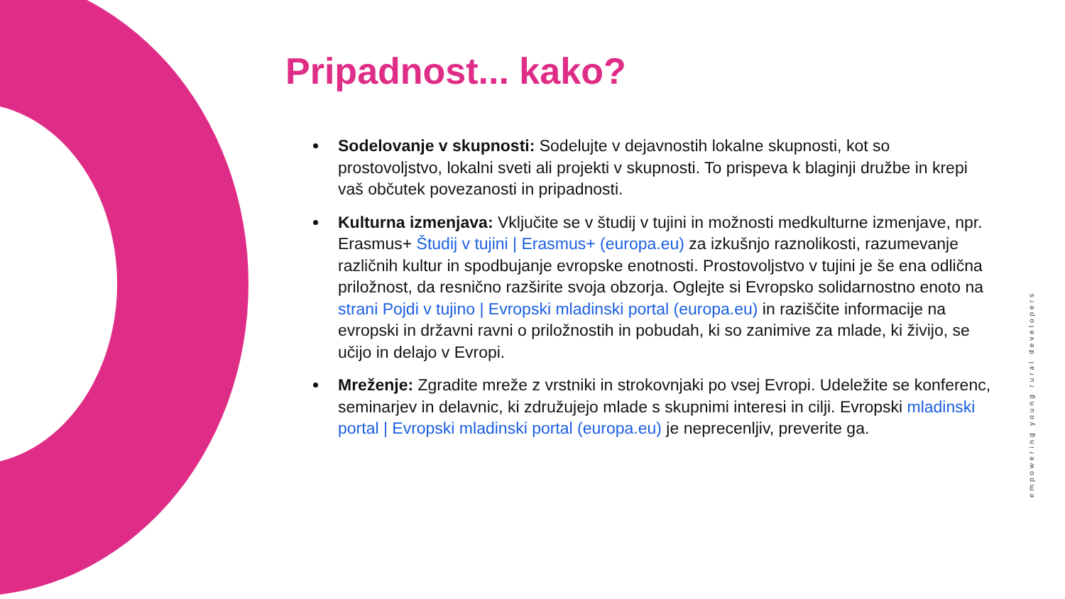Pripadnost... kako?
Sodelovanje v skupnosti: Sodelujte v dejavnostih lokalne skupnosti, kot so prostovoljstvo, lokalni sveti ali projekti v skupnosti. To prispeva k blaginji družbe in krepi vaš občutek povezanosti in pripadnosti.
Kulturna izmenjava: Vključite se v študij v tujini in možnosti medkulturne izmenjave, npr. Erasmus+ Študij v tujini | Erasmus+ (europa.eu) za izkušnjo raznolikosti, razumevanje različnih kultur in spodbujanje evropske enotnosti. Prostovoljstvo v tujini je še ena odlična priložnost, da resnično razširite svoja obzorja. Oglejte si Evropsko solidarnostno enoto na strani Pojdi v tujino | Evropski mladinski portal (europa.eu) in raziščite informacije na evropski in državni ravni o priložnostih in pobudah, ki so zanimive za mlade, ki živijo, se učijo in delajo v Evropi.
Mreženje: Zgradite mreže z vrstniki in strokovnjaki po vsej Evropi. Udeležite se konferenc, seminarjev in delavnic, ki združujejo mlade s skupnimi interesi in cilji. Evropski mladinski portal | Evropski mladinski portal (europa.eu) je neprecenljiv, preverite ga.
empowering young rural developers